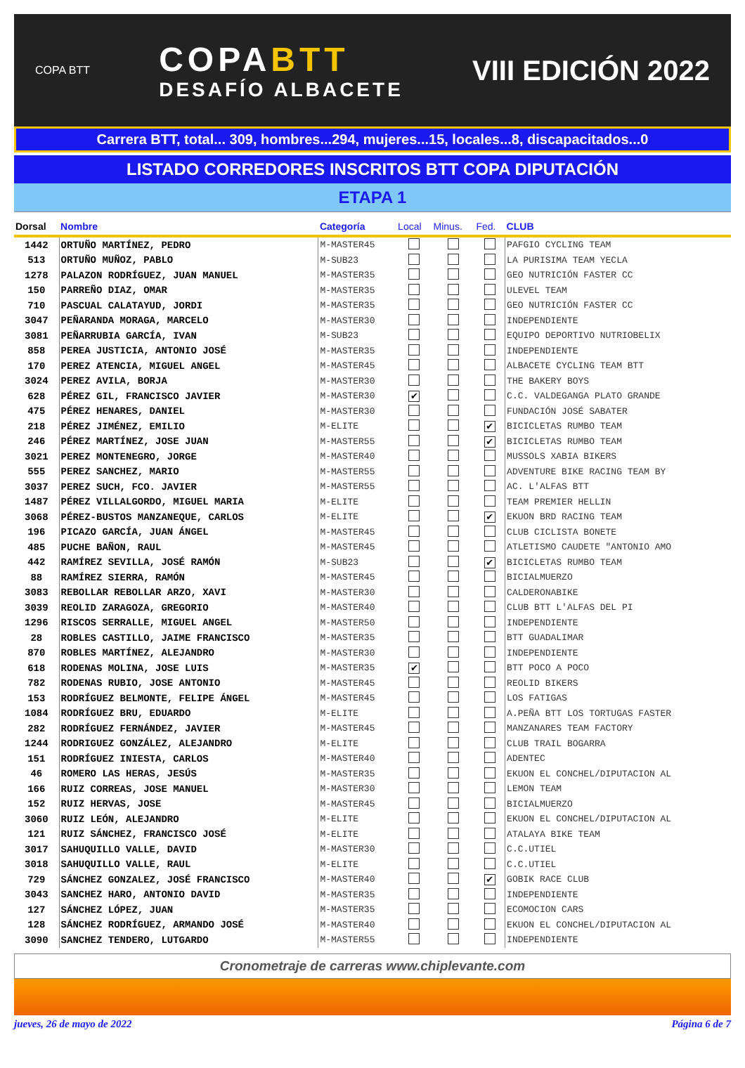COPA BTT
COPABTT
DESAFÍO ALBACETE
VIII EDICIÓN 2022
Carrera BTT, total... 309, hombres...294, mujeres...15, locales...8, discapacitados...0
LISTADO CORREDORES INSCRITOS BTT COPA DIPUTACIÓN
ETAPA 1
| Dorsal | Nombre | Categoría | Local | Minus. | Fed. | CLUB |
| --- | --- | --- | --- | --- | --- | --- |
| 1442 | ORTUÑO MARTÍNEZ, PEDRO | M-MASTER45 | | | | PAFGIO CYCLING TEAM |
| 513 | ORTUÑO MUÑOZ, PABLO | M-SUB23 | | | | LA PURISIMA TEAM YECLA |
| 1278 | PALAZON RODRÍGUEZ, JUAN MANUEL | M-MASTER35 | | | | GEO NUTRICIÓN FASTER CC |
| 150 | PARREÑO DIAZ, OMAR | M-MASTER35 | | | | ULEVEL TEAM |
| 710 | PASCUAL CALATAYUD, JORDI | M-MASTER35 | | | | GEO NUTRICIÓN FASTER CC |
| 3047 | PEÑARANDA MORAGA, MARCELO | M-MASTER30 | | | | INDEPENDIENTE |
| 3081 | PEÑARRUBIA GARCÍA, IVAN | M-SUB23 | | | | EQUIPO DEPORTIVO NUTRIOBELIX |
| 858 | PEREA JUSTICIA, ANTONIO JOSÉ | M-MASTER35 | | | | INDEPENDIENTE |
| 170 | PEREZ ATENCIA, MIGUEL ANGEL | M-MASTER45 | | | | ALBACETE CYCLING TEAM BTT |
| 3024 | PEREZ AVILA, BORJA | M-MASTER30 | | | | THE BAKERY BOYS |
| 628 | PÉREZ GIL, FRANCISCO JAVIER | M-MASTER30 | ✔ | | | C.C. VALDEGANGA PLATO GRANDE |
| 475 | PÉREZ HENARES, DANIEL | M-MASTER30 | | | | FUNDACIÓN JOSÉ SABATER |
| 218 | PÉREZ JIMÉNEZ, EMILIO | M-ELITE | | | ✔ | BICICLETAS RUMBO TEAM |
| 246 | PÉREZ MARTÍNEZ, JOSE JUAN | M-MASTER55 | | | ✔ | BICICLETAS RUMBO TEAM |
| 3021 | PEREZ MONTENEGRO, JORGE | M-MASTER40 | | | | MUSSOLS XABIA BIKERS |
| 555 | PEREZ SANCHEZ, MARIO | M-MASTER55 | | | | ADVENTURE BIKE RACING TEAM BY |
| 3037 | PEREZ SUCH, FCO. JAVIER | M-MASTER55 | | | | AC. L'ALFAS BTT |
| 1487 | PÉREZ VILLALGORDO, MIGUEL MARIA | M-ELITE | | | | TEAM PREMIER HELLIN |
| 3068 | PÉREZ-BUSTOS MANZANEQUE, CARLOS | M-ELITE | | | ✔ | EKUON BRD RACING TEAM |
| 196 | PICAZO GARCÍA, JUAN ÁNGEL | M-MASTER45 | | | | CLUB CICLISTA BONETE |
| 485 | PUCHE BAÑON, RAUL | M-MASTER45 | | | | ATLETISMO CAUDETE "ANTONIO AMO |
| 442 | RAMÍREZ SEVILLA, JOSÉ RAMÓN | M-SUB23 | | | ✔ | BICICLETAS RUMBO TEAM |
| 88 | RAMÍREZ SIERRA, RAMÓN | M-MASTER45 | | | | BICIALMUERZO |
| 3083 | REBOLLAR REBOLLAR ARZO, XAVI | M-MASTER30 | | | | CALDERONABIKE |
| 3039 | REOLID ZARAGOZA, GREGORIO | M-MASTER40 | | | | CLUB BTT L'ALFAS DEL PI |
| 1296 | RISCOS SERRALLE, MIGUEL ANGEL | M-MASTER50 | | | | INDEPENDIENTE |
| 28 | ROBLES CASTILLO, JAIME FRANCISCO | M-MASTER35 | | | | BTT GUADALIMAR |
| 870 | ROBLES MARTÍNEZ, ALEJANDRO | M-MASTER30 | | | | INDEPENDIENTE |
| 618 | RODENAS MOLINA, JOSE LUIS | M-MASTER35 | ✔ | | | BTT POCO A POCO |
| 782 | RODENAS RUBIO, JOSE ANTONIO | M-MASTER45 | | | | REOLID BIKERS |
| 153 | RODRÍGUEZ BELMONTE, FELIPE ÁNGEL | M-MASTER45 | | | | LOS FATIGAS |
| 1084 | RODRÍGUEZ BRU, EDUARDO | M-ELITE | | | | A.PEÑA BTT LOS TORTUGAS FASTER |
| 282 | RODRÍGUEZ FERNÁNDEZ, JAVIER | M-MASTER45 | | | | MANZANARES TEAM FACTORY |
| 1244 | RODRIGUEZ GONZÁLEZ, ALEJANDRO | M-ELITE | | | | CLUB TRAIL BOGARRA |
| 151 | RODRÍGUEZ INIESTA, CARLOS | M-MASTER40 | | | | ADENTEC |
| 46 | ROMERO LAS HERAS, JESÚS | M-MASTER35 | | | | EKUON EL CONCHEL/DIPUTACION AL |
| 166 | RUIZ CORREAS, JOSE MANUEL | M-MASTER30 | | | | LEMON TEAM |
| 152 | RUIZ HERVAS, JOSE | M-MASTER45 | | | | BICIALMUERZO |
| 3060 | RUIZ LEÓN, ALEJANDRO | M-ELITE | | | | EKUON EL CONCHEL/DIPUTACION AL |
| 121 | RUIZ SÁNCHEZ, FRANCISCO JOSÉ | M-ELITE | | | | ATALAYA BIKE TEAM |
| 3017 | SAHUQUILLO VALLE, DAVID | M-MASTER30 | | | | C.C.UTIEL |
| 3018 | SAHUQUILLO VALLE, RAUL | M-ELITE | | | | C.C.UTIEL |
| 729 | SÁNCHEZ GONZALEZ, JOSÉ FRANCISCO | M-MASTER40 | | | ✔ | GOBIK RACE CLUB |
| 3043 | SANCHEZ HARO, ANTONIO DAVID | M-MASTER35 | | | | INDEPENDIENTE |
| 127 | SÁNCHEZ LÓPEZ, JUAN | M-MASTER35 | | | | ECOMOCION CARS |
| 128 | SÁNCHEZ RODRÍGUEZ, ARMANDO JOSÉ | M-MASTER40 | | | | EKUON EL CONCHEL/DIPUTACION AL |
| 3090 | SANCHEZ TENDERO, LUTGARDO | M-MASTER55 | | | | INDEPENDIENTE |
Cronometraje de carreras www.chiplevante.com
jueves, 26 de mayo de 2022 Página 6 de 7